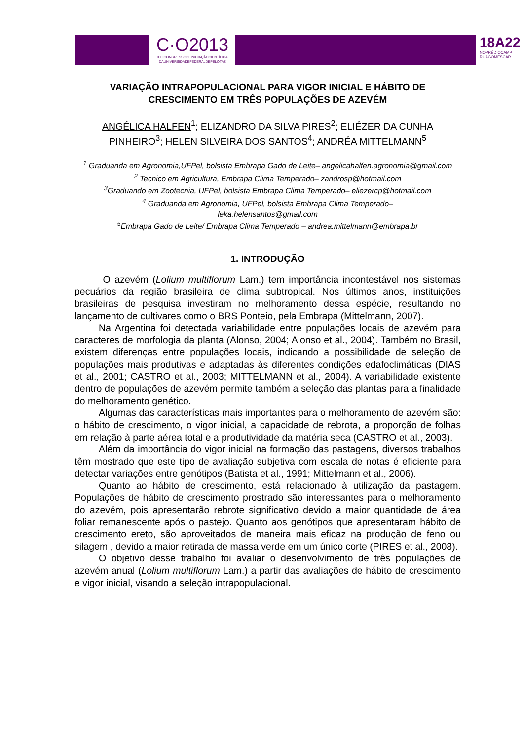C·O2013
XXIICONGRESSODEINICIAÇÃOCIENTÍFICA
DAUNIVERSIDADEFEDERALDEPELOTAS
18A22
NOPRÉDIOCAMP
RUAGOMESCAR
VARIAÇÃO INTRAPOPULACIONAL PARA VIGOR INICIAL E HÁBITO DE CRESCIMENTO EM TRÊS POPULAÇÕES DE AZEVÉM
ANGÉLICA HALFEN<sup>1</sup>; ELIZANDRO DA SILVA PIRES<sup>2</sup>; ELIÉZER DA CUNHA PINHEIRO<sup>3</sup>; HELEN SILVEIRA DOS SANTOS<sup>4</sup>; ANDRÉA MITTELMANN<sup>5</sup>
<sup>1</sup> Graduanda em Agronomia,UFPel, bolsista Embrapa Gado de Leite– angelicahalfen.agronomia@gmail.com
<sup>2</sup> Tecnico em Agricultura, Embrapa Clima Temperado– zandrosp@hotmail.com
<sup>3</sup> Graduando em Zootecnia, UFPel, bolsista Embrapa Clima Temperado– eliezercp@hotmail.com
<sup>4</sup> Graduanda em Agronomia, UFPel, bolsista Embrapa Clima Temperado–
leka.helensantos@gmail.com
<sup>5</sup> Embrapa Gado de Leite/ Embrapa Clima Temperado – andrea.mittelmann@embrapa.br
1. INTRODUÇÃO
O azevém (Lolium multiflorum Lam.) tem importância incontestável nos sistemas pecuários da região brasileira de clima subtropical. Nos últimos anos, instituições brasileiras de pesquisa investiram no melhoramento dessa espécie, resultando no lançamento de cultivares como o BRS Ponteio, pela Embrapa (Mittelmann, 2007).
Na Argentina foi detectada variabilidade entre populações locais de azevém para caracteres de morfologia da planta (Alonso, 2004; Alonso et al., 2004). Também no Brasil, existem diferenças entre populações locais, indicando a possibilidade de seleção de populações mais produtivas e adaptadas às diferentes condições edafoclimáticas (DIAS et al., 2001; CASTRO et al., 2003; MITTELMANN et al., 2004). A variabilidade existente dentro de populações de azevém permite também a seleção das plantas para a finalidade do melhoramento genético.
Algumas das características mais importantes para o melhoramento de azevém são: o hábito de crescimento, o vigor inicial, a capacidade de rebrota, a proporção de folhas em relação à parte aérea total e a produtividade da matéria seca (CASTRO et al., 2003).
Além da importância do vigor inicial na formação das pastagens, diversos trabalhos têm mostrado que este tipo de avaliação subjetiva com escala de notas é eficiente para detectar variações entre genótipos (Batista et al., 1991; Mittelmann et al., 2006).
Quanto ao hábito de crescimento, está relacionado à utilização da pastagem. Populações de hábito de crescimento prostrado são interessantes para o melhoramento do azevém, pois apresentarão rebrote significativo devido a maior quantidade de área foliar remanescente após o pastejo. Quanto aos genótipos que apresentaram hábito de crescimento ereto, são aproveitados de maneira mais eficaz na produção de feno ou silagem , devido a maior retirada de massa verde em um único corte (PIRES et al., 2008).
O objetivo desse trabalho foi avaliar o desenvolvimento de três populações de azevém anual (Lolium multiflorum Lam.) a partir das avaliações de hábito de crescimento e vigor inicial, visando a seleção intrapopulacional.